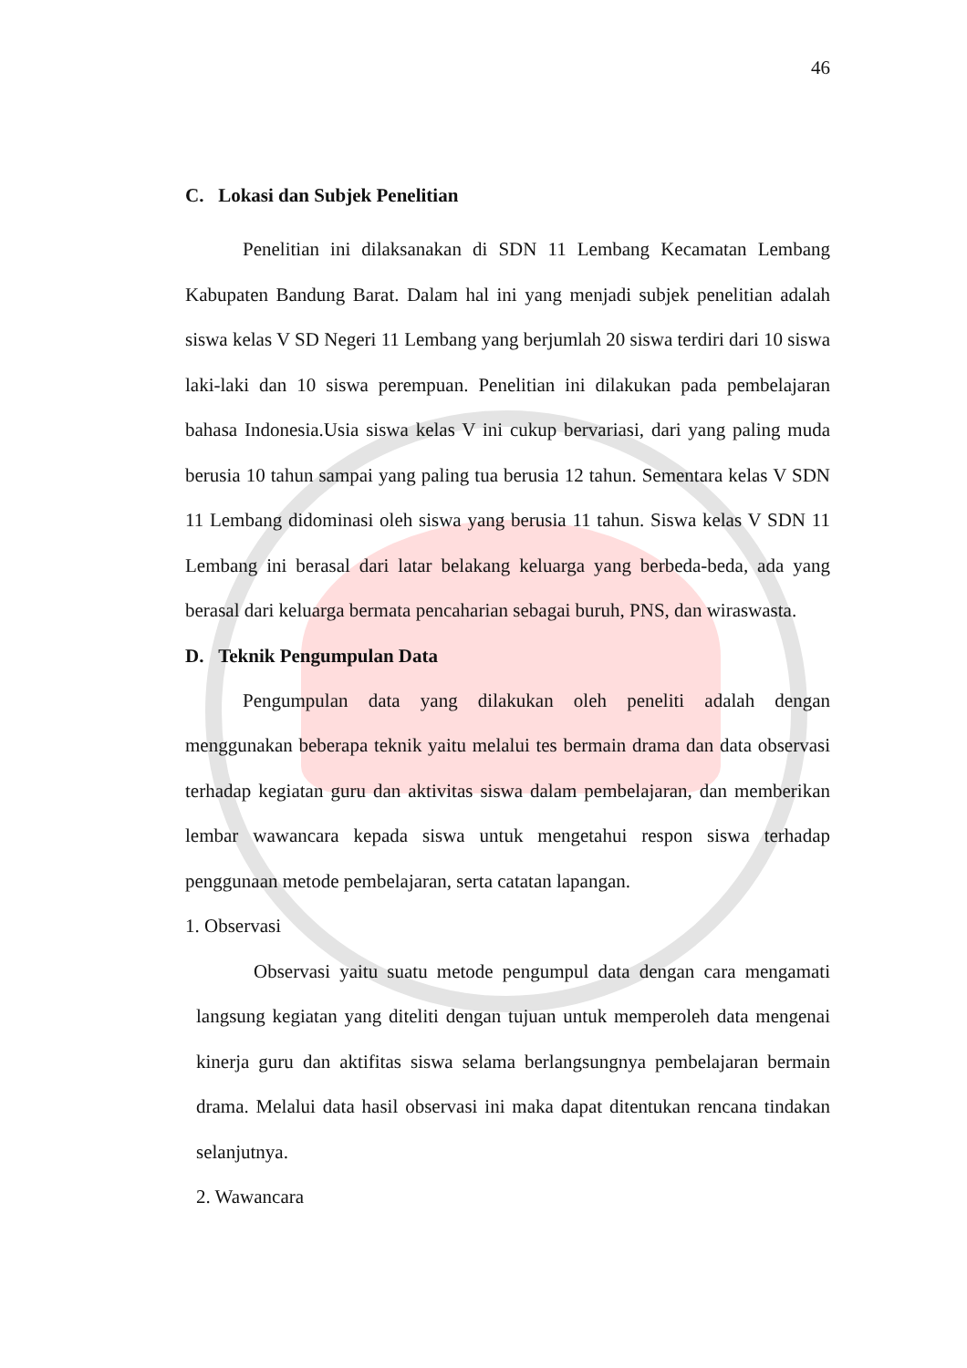46
C. Lokasi dan Subjek Penelitian
Penelitian ini dilaksanakan di SDN 11 Lembang Kecamatan Lembang Kabupaten Bandung Barat. Dalam hal ini yang menjadi subjek penelitian adalah siswa kelas V SD Negeri 11 Lembang yang berjumlah 20 siswa terdiri dari 10 siswa laki-laki dan 10 siswa perempuan. Penelitian ini dilakukan pada pembelajaran bahasa Indonesia.Usia siswa kelas V ini cukup bervariasi, dari yang paling muda berusia 10 tahun sampai yang paling tua berusia 12 tahun. Sementara kelas V SDN 11 Lembang didominasi oleh siswa yang berusia 11 tahun. Siswa kelas V SDN 11 Lembang ini berasal dari latar belakang keluarga yang berbeda-beda, ada yang berasal dari keluarga bermata pencaharian sebagai buruh, PNS, dan wiraswasta.
D. Teknik Pengumpulan Data
Pengumpulan data yang dilakukan oleh peneliti adalah dengan menggunakan beberapa teknik yaitu melalui tes bermain drama dan data observasi terhadap kegiatan guru dan aktivitas siswa dalam pembelajaran, dan memberikan lembar wawancara kepada siswa untuk mengetahui respon siswa terhadap penggunaan metode pembelajaran, serta catatan lapangan.
1. Observasi
Observasi yaitu suatu metode pengumpul data dengan cara mengamati langsung kegiatan yang diteliti dengan tujuan untuk memperoleh data mengenai kinerja guru dan aktifitas siswa selama berlangsungnya pembelajaran bermain drama. Melalui data hasil observasi ini maka dapat ditentukan rencana tindakan selanjutnya.
2. Wawancara